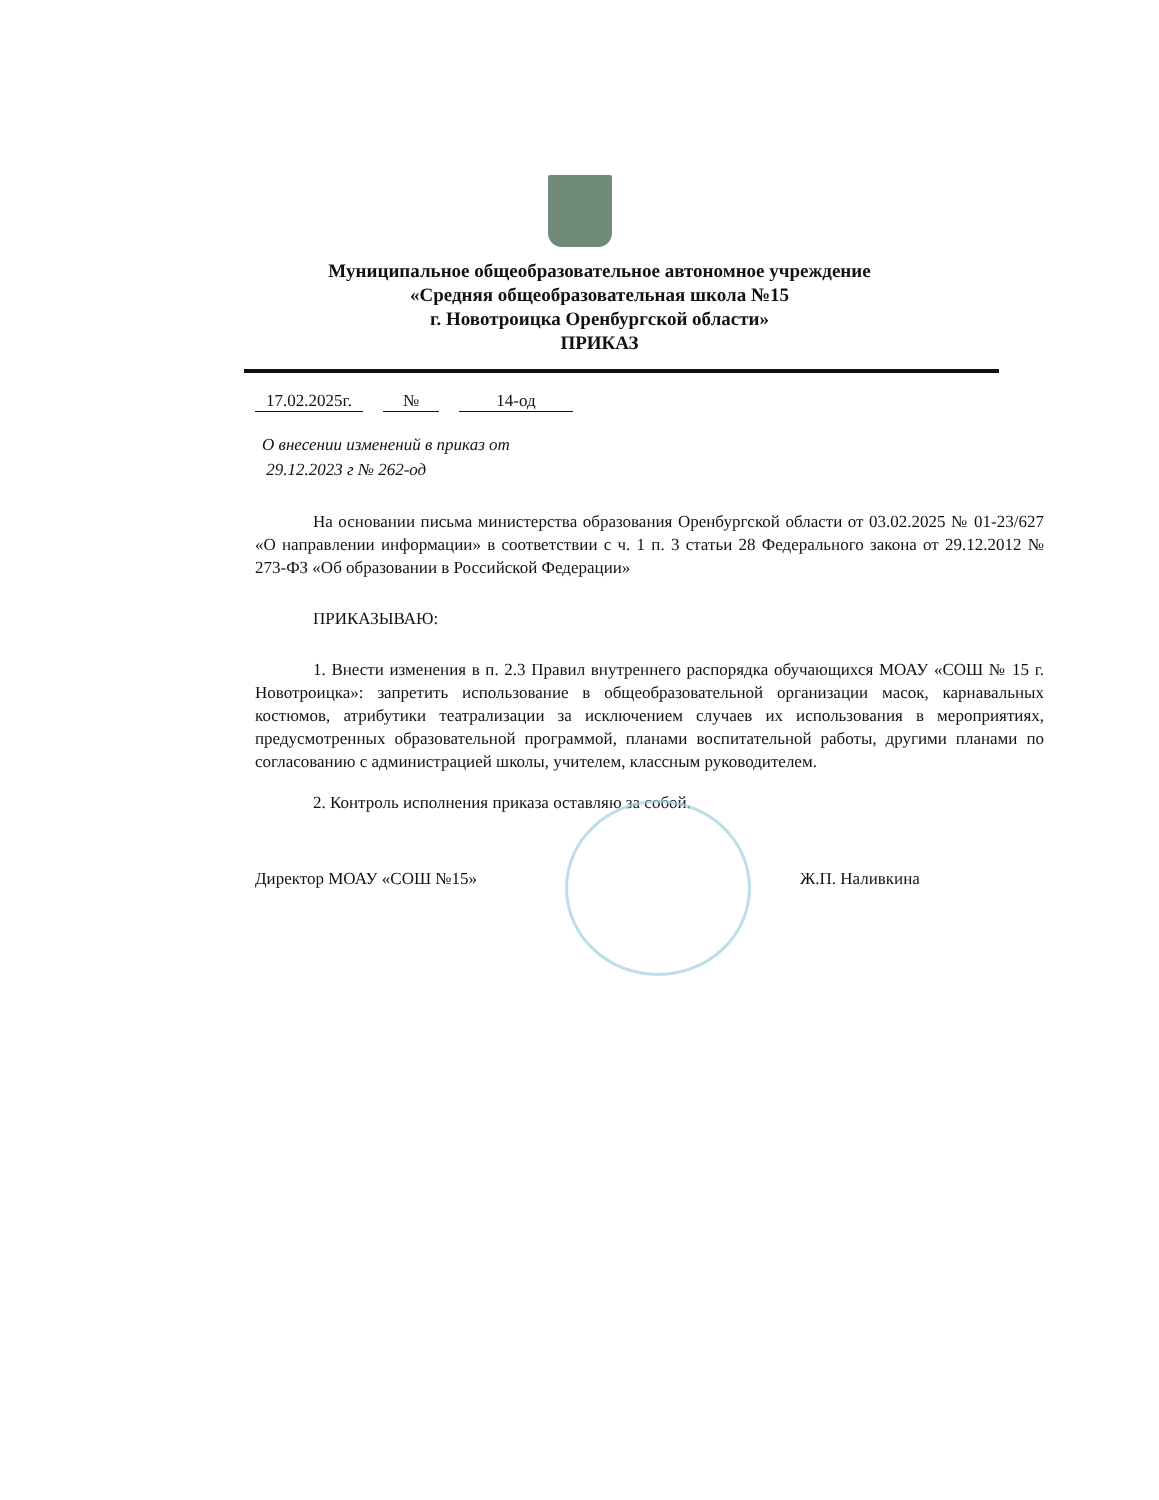Муниципальное общеобразовательное автономное учреждение
«Средняя общеобразовательная школа №15
г. Новотроицка Оренбургской области»
ПРИКАЗ
17.02.2025г. № 14-од
О внесении изменений в приказ от
29.12.2023 г № 262-од
На основании письма министерства образования Оренбургской области от 03.02.2025 № 01-23/627 «О направлении информации» в соответствии с ч. 1 п. 3 статьи 28 Федерального закона от 29.12.2012 № 273-ФЗ «Об образовании в Российской Федерации»
ПРИКАЗЫВАЮ:
1. Внести изменения в п. 2.3 Правил внутреннего распорядка обучающихся МОАУ «СОШ № 15 г. Новотроицка»: запретить использование в общеобразовательной организации масок, карнавальных костюмов, атрибутики театрализации за исключением случаев их использования в мероприятиях, предусмотренных образовательной программой, планами воспитательной работы, другими планами по согласованию с администрацией школы, учителем, классным руководителем.
2. Контроль исполнения приказа оставляю за собой.
Директор МОАУ «СОШ №15» Ж.П. Наливкина